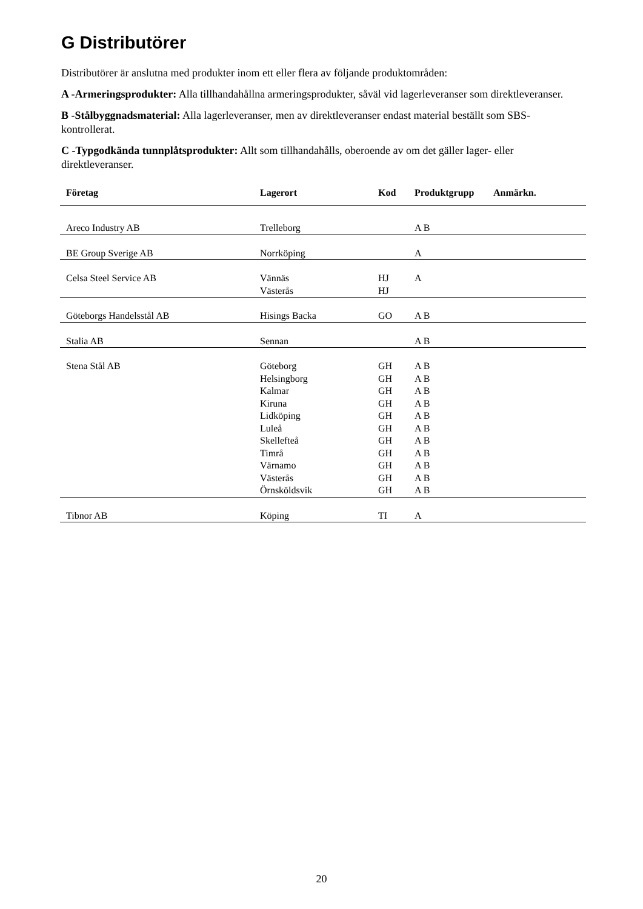G Distributörer
Distributörer är anslutna med produkter inom ett eller flera av följande produktområden:
A -Armeringsprodukter: Alla tillhandahållna armeringsprodukter, såväl vid lagerleveranser som direktleveranser.
B -Stålbyggnadsmaterial: Alla lagerleveranser, men av direktleveranser endast material beställt som SBS-kontrollerat.
C -Typgodkända tunnplåtsprodukter: Allt som tillhandahålls, oberoende av om det gäller lager- eller direktleveranser.
| Företag | Lagerort | Kod | Produktgrupp | Anmärkn. |
| --- | --- | --- | --- | --- |
| Areco Industry AB | Trelleborg | | A B | |
| BE Group Sverige AB | Norrköping | | A | |
| Celsa Steel Service AB | Vännäs | HJ | A | |
| | Västerås | HJ | | |
| Göteborgs Handelsstål AB | Hisings Backa | GO | A B | |
| Stalia AB | Sennan | | A B | |
| Stena Stål AB | Göteborg | GH | A B | |
| | Helsingborg | GH | A B | |
| | Kalmar | GH | A B | |
| | Kiruna | GH | A B | |
| | Lidköping | GH | A B | |
| | Luleå | GH | A B | |
| | Skellefteå | GH | A B | |
| | Timrå | GH | A B | |
| | Värnamo | GH | A B | |
| | Västerås | GH | A B | |
| | Örnsköldsvik | GH | A B | |
| Tibnor AB | Köping | TI | A | |
20